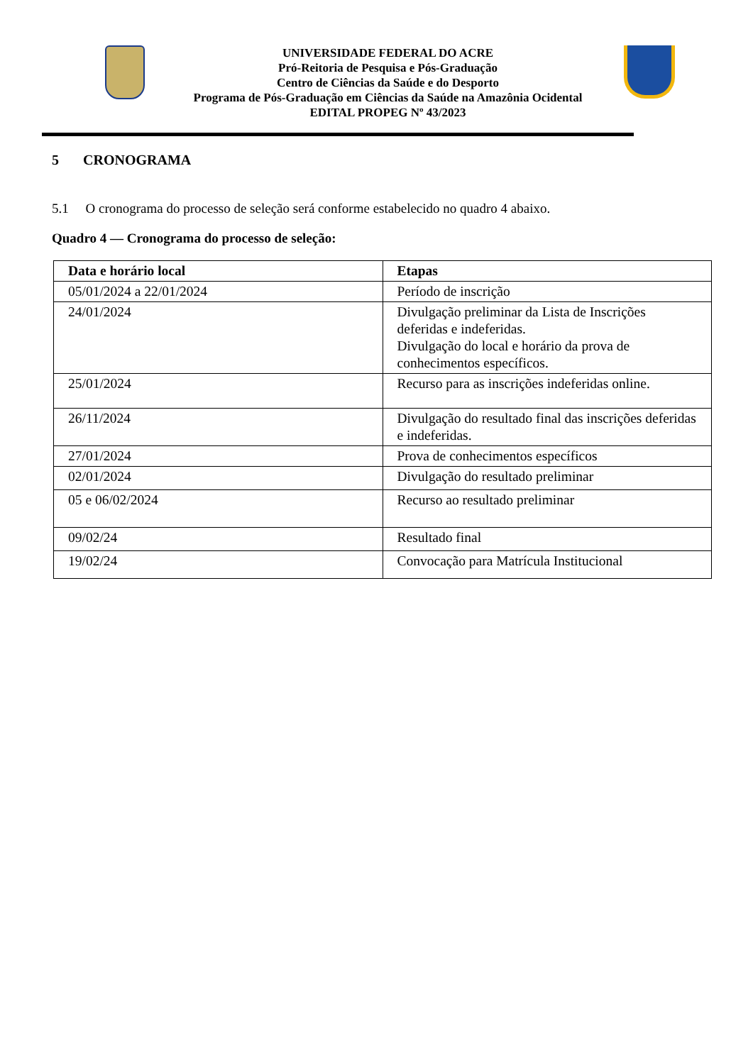UNIVERSIDADE FEDERAL DO ACRE
Pró-Reitoria de Pesquisa e Pós-Graduação
Centro de Ciências da Saúde e do Desporto
Programa de Pós-Graduação em Ciências da Saúde na Amazônia Ocidental
EDITAL PROPEG Nº 43/2023
5 CRONOGRAMA
5.1 O cronograma do processo de seleção será conforme estabelecido no quadro 4 abaixo.
Quadro 4 — Cronograma do processo de seleção:
| Data e horário local | Etapas |
| --- | --- |
| 05/01/2024 a 22/01/2024 | Período de inscrição |
| 24/01/2024 | Divulgação preliminar da Lista de Inscrições deferidas e indeferidas. Divulgação do local e horário da prova de conhecimentos específicos. |
| 25/01/2024 | Recurso para as inscrições indeferidas online. |
| 26/11/2024 | Divulgação do resultado final das inscrições deferidas e indeferidas. |
| 27/01/2024 | Prova de conhecimentos específicos |
| 02/01/2024 | Divulgação do resultado preliminar |
| 05 e 06/02/2024 | Recurso ao resultado preliminar |
| 09/02/24 | Resultado final |
| 19/02/24 | Convocação para Matrícula Institucional |